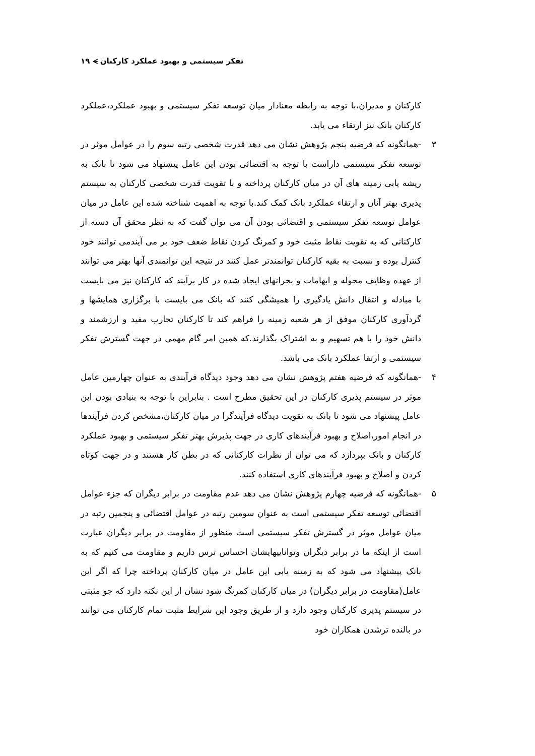تفکر سیستمی و بهبود عملکرد کارکنان ⪫ ۱۹
کارکنان و مدیران،با توجه به رابطه معنادار میان توسعه تفکر سیستمی و بهبود عملکرد،عملکرد کارکنان بانک نیز ارتقاء می یابد.
۳ -همانگونه که فرضیه پنجم پژوهش نشان می دهد قدرت شخصی رتبه سوم را در عوامل موثر در توسعه تفکر سیستمی داراست با توجه به اقتضائی بودن این عامل پیشنهاد می شود تا بانک به ریشه یابی زمینه های آن در میان کارکنان پرداخته و با تقویت قدرت شخصی کارکنان به سیستم پذیری بهتر آنان و ارتقاء عملکرد بانک کمک کند.با توجه به اهمیت شناخته شده این عامل در میان عوامل توسعه تفکر سیستمی و اقتضائی بودن آن می توان گفت که به نظر محقق آن دسته از کارکنانی که به تقویت نقاط مثبت خود و کمرنگ کردن نقاط ضعف خود بر می آیندمی توانند خود کنترل بوده و نسبت به بقیه کارکنان توانمندتر عمل کنند در نتیجه این توانمندی آنها بهتر می توانند از عهده وظایف محوله و ابهامات و بحرانهای ایجاد شده در کار برآیند که کارکنان نیز می بایست با مبادله و انتقال دانش یادگیری را همیشگی کنند که بانک می بایست با برگزاری همایشها و گردآوری کارکنان موفق از هر شعبه زمینه را فراهم کند تا کارکنان تجارب مفید و ارزشمند و دانش خود را با هم تسهیم و به اشتراک بگذارند.که همین امر گام مهمی در جهت گسترش تفکر سیستمی و ارتقا عملکرد بانک می باشد.
۴ -همانگونه که فرضیه هفتم پژوهش نشان می دهد وجود دیدگاه فرآیندی به عنوان چهارمین عامل موثر در سیستم پذیری کارکنان در این تحقیق مطرح است . بنابراین با توجه به بنیادی بودن این عامل پیشنهاد می شود تا بانک به تقویت دیدگاه فرآیندگرا در میان کارکنان،مشخص کردن فرآیندها در انجام امور،اصلاح و بهبود فرآیندهای کاری در جهت پذیرش بهتر تفکر سیستمی و بهبود عملکرد کارکنان و بانک بپردازد که می توان از نظرات کارکنانی که در بطن کار هستند و در جهت کوتاه کردن و اصلاح و بهبود فرآیندهای کاری استفاده کنند.
۵ -همانگونه که فرضیه چهارم پژوهش نشان می دهد عدم مقاومت در برابر دیگران که جزء عوامل اقتضائی توسعه تفکر سیستمی است به عنوان سومین رتبه در عوامل اقتضائی و پنجمین رتبه در میان عوامل موثر در گسترش تفکر سیستمی است منظور از مقاومت در برابر دیگران عبارت است از اینکه ما در برابر دیگران وتواناییهایشان احساس ترس داریم و مقاومت می کنیم که به بانک پیشنهاد می شود که به زمینه یابی این عامل در میان کارکنان پرداخته چرا که اگر این عامل(مقاومت در برابر دیگران) در میان کارکنان کمرنگ شود نشان از این نکته دارد که جو مثبتی در سیستم پذیری کارکنان وجود دارد و از طریق وجود این شرایط مثبت تمام کارکنان می توانند در بالنده ترشدن همکاران خود